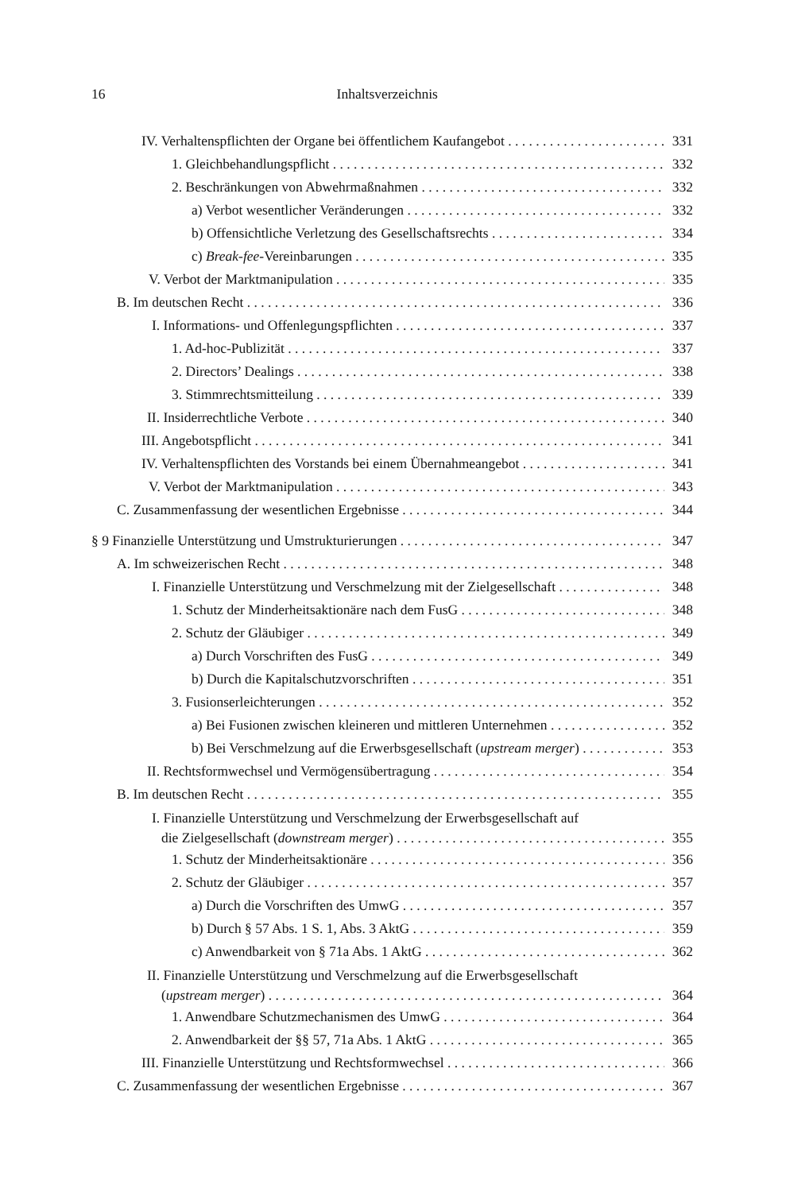16 Inhaltsverzeichnis
IV. Verhaltenspflichten der Organe bei öffentlichem Kaufangebot 331
1. Gleichbehandlungspflicht 332
2. Beschränkungen von Abwehrmaßnahmen 332
a) Verbot wesentlicher Veränderungen 332
b) Offensichtliche Verletzung des Gesellschaftsrechts 334
c) Break-fee-Vereinbarungen 335
V. Verbot der Marktmanipulation 335
B. Im deutschen Recht 336
I. Informations- und Offenlegungspflichten 337
1. Ad-hoc-Publizität 337
2. Directors’ Dealings 338
3. Stimmrechtsmitteilung 339
II. Insiderrechtliche Verbote 340
III. Angebotspflicht 341
IV. Verhaltenspflichten des Vorstands bei einem Übernahmeangebot 341
V. Verbot der Marktmanipulation 343
C. Zusammenfassung der wesentlichen Ergebnisse 344
§ 9 Finanzielle Unterstützung und Umstrukturierungen 347
A. Im schweizerischen Recht 348
I. Finanzielle Unterstützung und Verschmelzung mit der Zielgesellschaft 348
1. Schutz der Minderheitsaktionäre nach dem FusG 348
2. Schutz der Gläubiger 349
a) Durch Vorschriften des FusG 349
b) Durch die Kapitalschutzvorschriften 351
3. Fusionserleichterungen 352
a) Bei Fusionen zwischen kleineren und mittleren Unternehmen 352
b) Bei Verschmelzung auf die Erwerbsgesellschaft (upstream merger) 353
II. Rechtsformwechsel und Vermögensübertragung 354
B. Im deutschen Recht 355
I. Finanzielle Unterstützung und Verschmelzung der Erwerbsgesellschaft auf
die Zielgesellschaft (downstream merger) 355
1. Schutz der Minderheitsaktionäre 356
2. Schutz der Gläubiger 357
a) Durch die Vorschriften des UmwG 357
b) Durch § 57 Abs. 1 S. 1, Abs. 3 AktG 359
c) Anwendbarkeit von § 71a Abs. 1 AktG 362
II. Finanzielle Unterstützung und Verschmelzung auf die Erwerbsgesellschaft
(upstream merger) 364
1. Anwendbare Schutzmechanismen des UmwG 364
2. Anwendbarkeit der §§ 57, 71a Abs. 1 AktG 365
III. Finanzielle Unterstützung und Rechtsformwechsel 366
C. Zusammenfassung der wesentlichen Ergebnisse 367